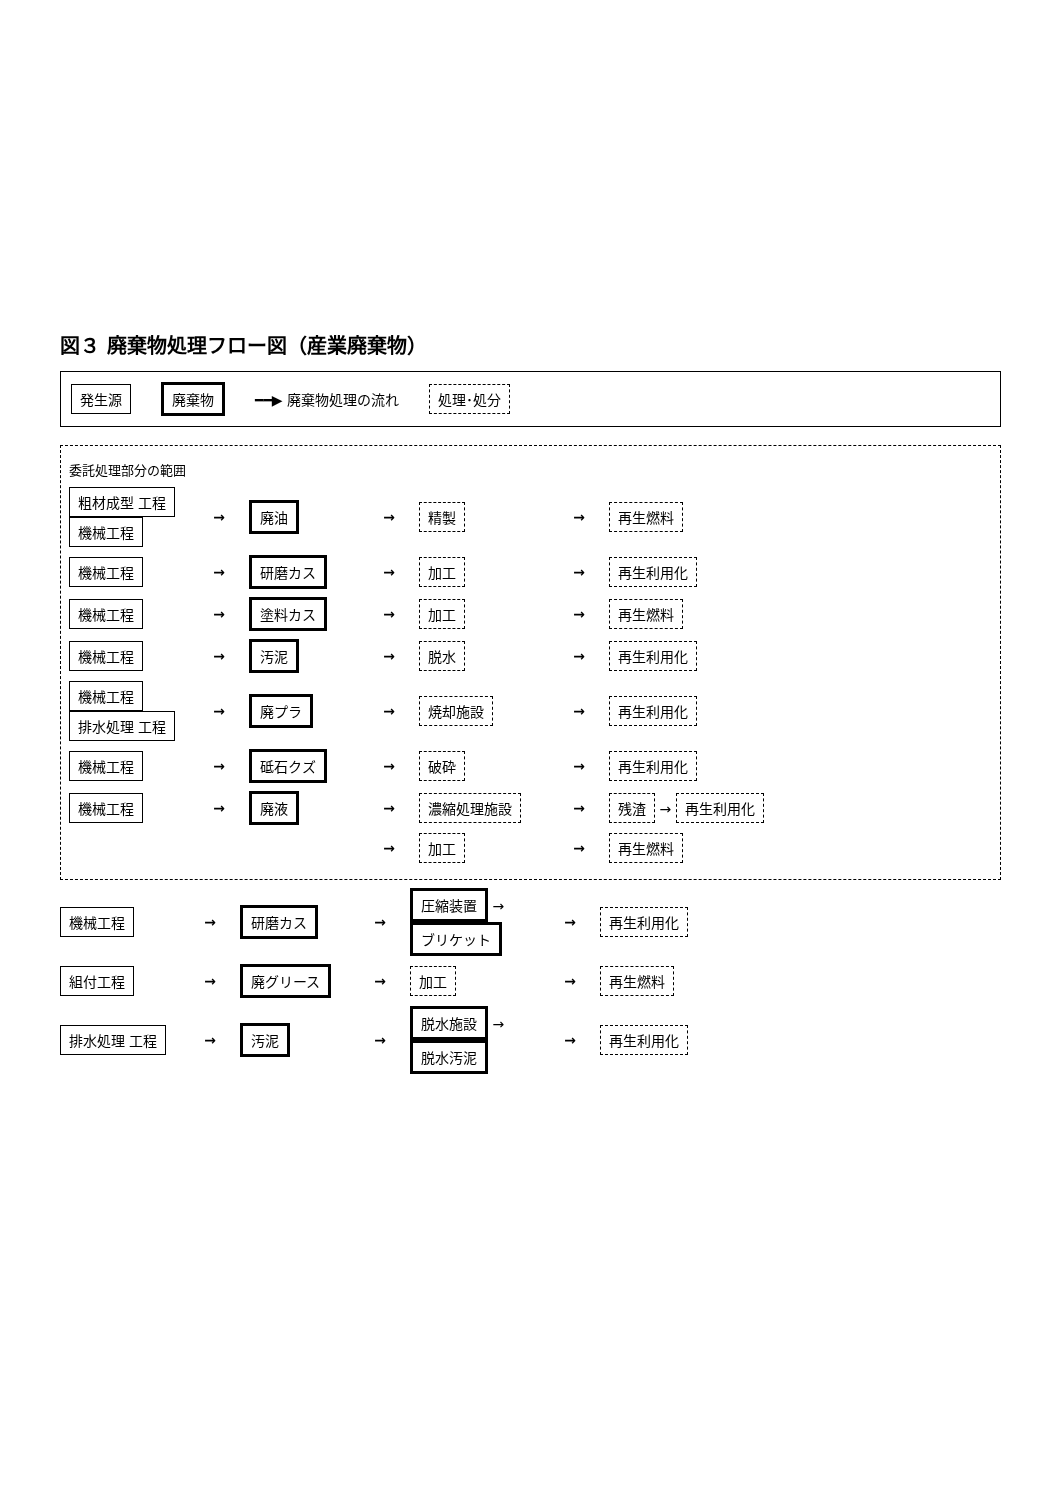図３ 廃棄物処理フロー図（産業廃棄物）
発生源 廃棄物 ━━▶ 廃棄物処理の流れ 処理･処分
委託処理部分の範囲
粗材成型 工程 機械工程
→
廃油
→
精製
→
再生燃料
機械工程
→
研磨カス
→
加工
→
再生利用化
機械工程
→
塗料カス
→
加工
→
再生燃料
機械工程
→
汚泥
→
脱水
→
再生利用化
機械工程 排水処理 工程
→
廃プラ
→
焼却施設
→
再生利用化
機械工程
→
砥石クズ
→
破砕
→
再生利用化
機械工程
→
廃液
→
濃縮処理施設
→
残渣 → 再生利用化
→
加工
→
再生燃料
機械工程
→
研磨カス
→
圧縮装置 → ブリケット
→
再生利用化
組付工程
→
廃グリース
→
加工
→
再生燃料
排水処理 工程
→
汚泥
→
脱水施設 → 脱水汚泥
→
再生利用化